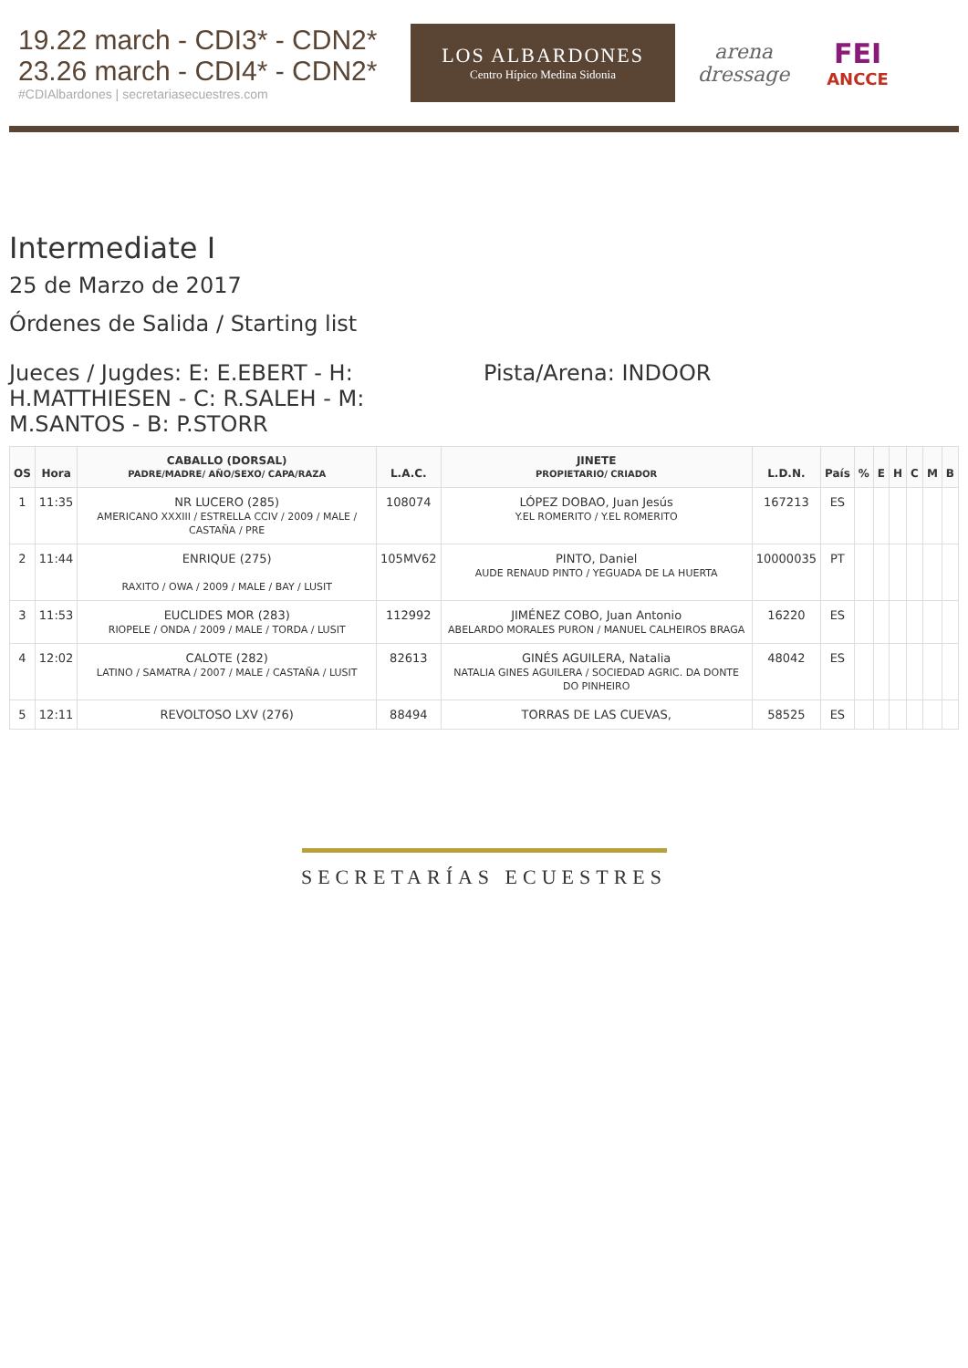19.22 march - CDI3* - CDN2*
23.26 march - CDI4* - CDN2*
#CDIAlbardones | secretariasecuestres.com
LOS ALBARDONES
Centro Hípico Medina Sidonia
arena dressage
FEI
ANCCE
Intermediate I
25 de Marzo de 2017
Órdenes de Salida / Starting list
Jueces / Jugdes: E: E.EBERT - H: H.MATTHIESEN - C: R.SALEH - M: M.SANTOS - B: P.STORR
Pista/Arena: INDOOR
| OS | Hora | CABALLO (DORSAL) PADRE/MADRE/ AÑO/SEXO/ CAPA/RAZA | L.A.C. | JINETE PROPIETARIO/ CRIADOR | L.D.N. | País | % | E | H | C | M | B |
| --- | --- | --- | --- | --- | --- | --- | --- | --- | --- | --- | --- | --- |
| 1 | 11:35 | NR LUCERO (285) AMERICANO XXXIII / ESTRELLA CCIV / 2009 / MALE / CASTAÑA / PRE | 108074 | LÓPEZ DOBAO, Juan Jesús Y.EL ROMERITO / Y.EL ROMERITO | 167213 | ES | | | | | | |
| 2 | 11:44 | ENRIQUE (275) RAXITO / OWA / 2009 / MALE / BAY / LUSIT | 105MV62 | PINTO, Daniel AUDE RENAUD PINTO / YEGUADA DE LA HUERTA | 10000035 | PT | | | | | | |
| 3 | 11:53 | EUCLIDES MOR (283) RIOPELE / ONDA / 2009 / MALE / TORDA / LUSIT | 112992 | JIMÉNEZ COBO, Juan Antonio ABELARDO MORALES PURON / MANUEL CALHEIROS BRAGA | 16220 | ES | | | | | | |
| 4 | 12:02 | CALOTE (282) LATINO / SAMATRA / 2007 / MALE / CASTAÑA / LUSIT | 82613 | GINÉS AGUILERA, Natalia NATALIA GINES AGUILERA / SOCIEDAD AGRIC. DA DONTE DO PINHEIRO | 48042 | ES | | | | | | |
| 5 | 12:11 | REVOLTOSO LXV (276) | 88494 | TORRAS DE LAS CUEVAS, | 58525 | ES | | | | | | |
SECRETARÍAS ECUESTRES